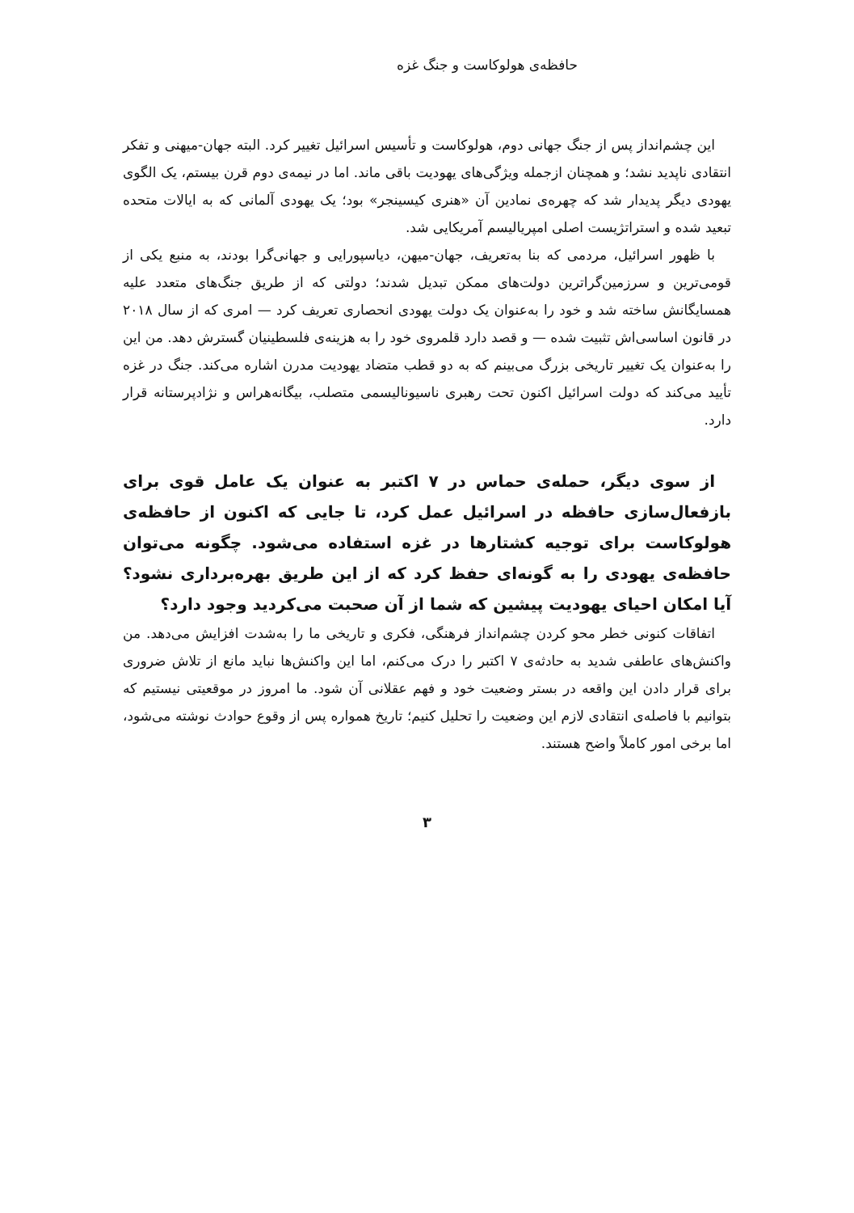حافظه‌ی هولوکاست و جنگ غزه
این چشم‌انداز پس از جنگ جهانی دوم، هولوکاست و تأسیس اسرائیل تغییر کرد. البته جهان-میهنی و تفکر انتقادی ناپدید نشد؛ و همچنان ازجمله ویژگی‌های یهودیت باقی ماند. اما در نیمه‌ی دوم قرن بیستم، یک الگوی یهودی دیگر پدیدار شد که چهره‌ی نمادین آن «هنری کیسینجر» بود؛ یک یهودی آلمانی که به ایالات متحده تبعید شده و استراتژیست اصلی امپریالیسم آمریکایی شد.
با ظهور اسرائیل، مردمی که بنا به‌تعریف، جهان-میهن، دیاسپورایی و جهانی‌گرا بودند، به منبع یکی از قومی‌ترین و سرزمین‌گراترین دولت‌های ممکن تبدیل شدند؛ دولتی که از طریق جنگ‌های متعدد علیه همسایگانش ساخته شد و خود را به‌عنوان یک دولت یهودی انحصاری تعریف کرد — امری که از سال ۲۰۱۸ در قانون اساسی‌اش تثبیت شده — و قصد دارد قلمروی خود را به هزینه‌ی فلسطینیان گسترش دهد. من این را به‌عنوان یک تغییر تاریخی بزرگ می‌بینم که به دو قطب متضاد یهودیت مدرن اشاره می‌کند. جنگ در غزه تأیید می‌کند که دولت اسرائیل اکنون تحت رهبری ناسیونالیسمی متصلب، بیگانه‌هراس و نژادپرستانه قرار دارد.
از سوی دیگر، حمله‌ی حماس در ۷ اکتبر به عنوان یک عامل قوی برای بازفعال‌سازی حافظه در اسرائیل عمل کرد، تا جایی که اکنون از حافظه‌ی هولوکاست برای توجیه کشتارها در غزه استفاده می‌شود. چگونه می‌توان حافظه‌ی یهودی را به گونه‌ای حفظ کرد که از این طریق بهره‌برداری نشود؟ آیا امکان احیای یهودیت پیشین که شما از آن صحبت می‌کردید وجود دارد؟
اتفاقات کنونی خطر محو کردن چشم‌انداز فرهنگی، فکری و تاریخی ما را به‌شدت افزایش می‌دهد. من واکنش‌های عاطفی شدید به حادثه‌ی ۷ اکتبر را درک می‌کنم، اما این واکنش‌ها نباید مانع از تلاش ضروری برای قرار دادن این واقعه در بستر وضعیت خود و فهم عقلانی آن شود. ما امروز در موقعیتی نیستیم که بتوانیم با فاصله‌ی انتقادی لازم این وضعیت را تحلیل کنیم؛ تاریخ همواره پس از وقوع حوادث نوشته می‌شود، اما برخی امور کاملاً واضح هستند.
۳